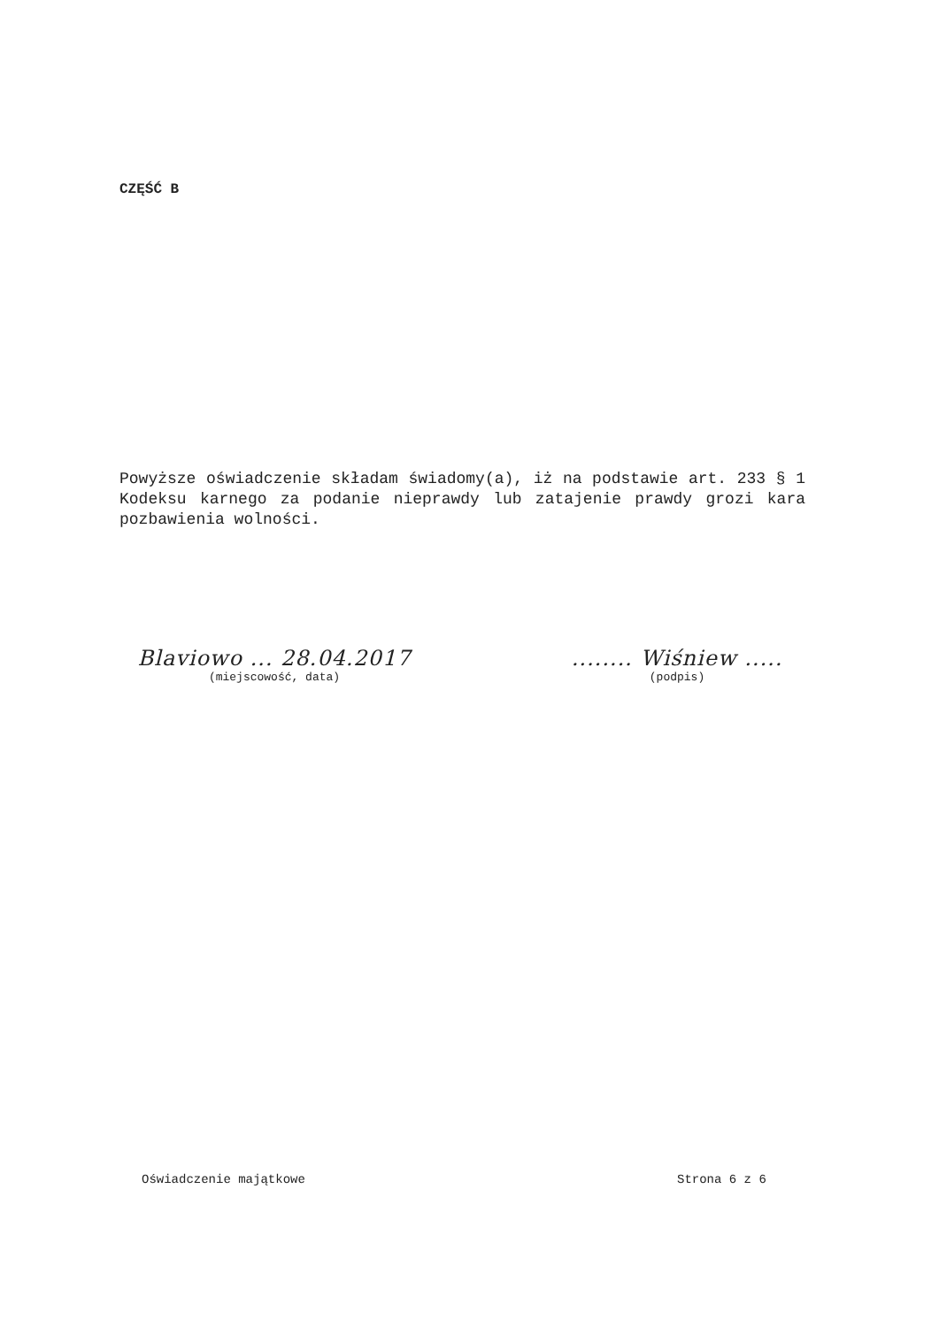CZĘŚĆ B
Powyższe oświadczenie składam świadomy(a), iż na podstawie art. 233 § 1 Kodeksu karnego za podanie nieprawdy lub zatajenie prawdy grozi kara pozbawienia wolności.
Blaviowo ... 28.04.2017
(miejscowość, data)
........ Wiśniew .....
(podpis)
Oświadczenie majątkowe Strona 6 z 6